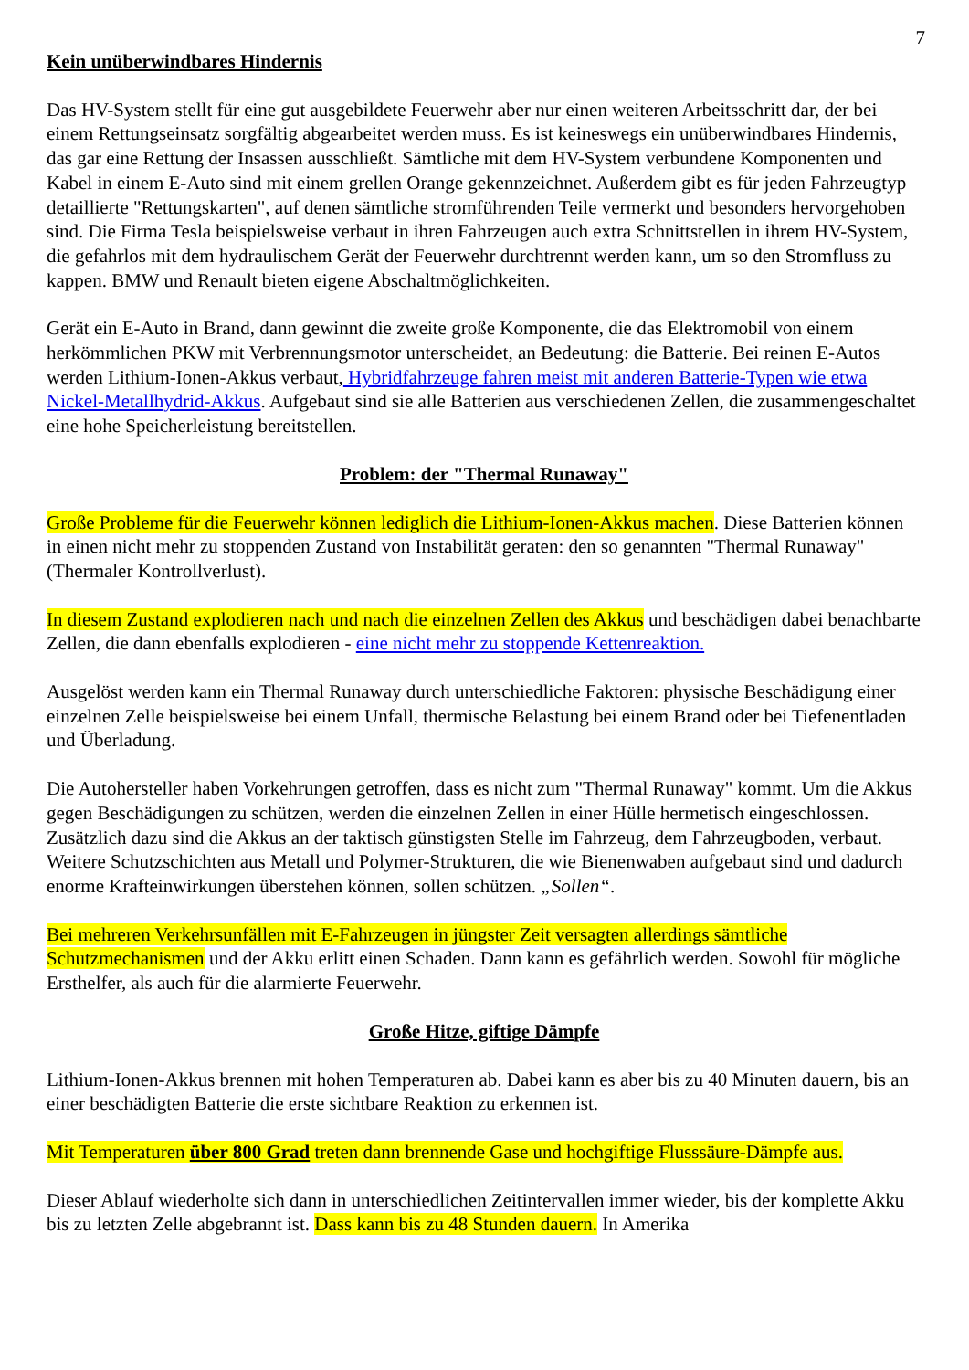7
Kein unüberwindbares Hindernis
Das HV-System stellt für eine gut ausgebildete Feuerwehr aber nur einen weiteren Arbeitsschritt dar, der bei einem Rettungseinsatz sorgfältig abgearbeitet werden muss. Es ist keineswegs ein unüberwindbares Hindernis, das gar eine Rettung der Insassen ausschließt. Sämtliche mit dem HV-System verbundene Komponenten und Kabel in einem E-Auto sind mit einem grellen Orange gekennzeichnet. Außerdem gibt es für jeden Fahrzeugtyp detaillierte "Rettungskarten", auf denen sämtliche stromführenden Teile vermerkt und besonders hervorgehoben sind. Die Firma Tesla beispielsweise verbaut in ihren Fahrzeugen auch extra Schnittstellen in ihrem HV-System, die gefahrlos mit dem hydraulischem Gerät der Feuerwehr durchtrennt werden kann, um so den Stromfluss zu kappen. BMW und Renault bieten eigene Abschaltmöglichkeiten.
Gerät ein E-Auto in Brand, dann gewinnt die zweite große Komponente, die das Elektromobil von einem herkömmlichen PKW mit Verbrennungsmotor unterscheidet, an Bedeutung: die Batterie. Bei reinen E-Autos werden Lithium-Ionen-Akkus verbaut, Hybridfahrzeuge fahren meist mit anderen Batterie-Typen wie etwa Nickel-Metallhydrid-Akkus. Aufgebaut sind sie alle Batterien aus verschiedenen Zellen, die zusammengeschaltet eine hohe Speicherleistung bereitstellen.
Problem: der "Thermal Runaway"
Große Probleme für die Feuerwehr können lediglich die Lithium-Ionen-Akkus machen. Diese Batterien können in einen nicht mehr zu stoppenden Zustand von Instabilität geraten: den so genannten "Thermal Runaway" (Thermaler Kontrollverlust).
In diesem Zustand explodieren nach und nach die einzelnen Zellen des Akkus und beschädigen dabei benachbarte Zellen, die dann ebenfalls explodieren - eine nicht mehr zu stoppende Kettenreaktion.
Ausgelöst werden kann ein Thermal Runaway durch unterschiedliche Faktoren: physische Beschädigung einer einzelnen Zelle beispielsweise bei einem Unfall, thermische Belastung bei einem Brand oder bei Tiefenentladen und Überladung.
Die Autohersteller haben Vorkehrungen getroffen, dass es nicht zum "Thermal Runaway" kommt. Um die Akkus gegen Beschädigungen zu schützen, werden die einzelnen Zellen in einer Hülle hermetisch eingeschlossen. Zusätzlich dazu sind die Akkus an der taktisch günstigsten Stelle im Fahrzeug, dem Fahrzeugboden, verbaut. Weitere Schutzschichten aus Metall und Polymer-Strukturen, die wie Bienenwaben aufgebaut sind und dadurch enorme Krafteinwirkungen überstehen können, sollen schützen. „Sollen“.
Bei mehreren Verkehrsunfällen mit E-Fahrzeugen in jüngster Zeit versagten allerdings sämtliche Schutzmechanismen und der Akku erlitt einen Schaden. Dann kann es gefährlich werden. Sowohl für mögliche Ersthelfer, als auch für die alarmierte Feuerwehr.
Große Hitze, giftige Dämpfe
Lithium-Ionen-Akkus brennen mit hohen Temperaturen ab. Dabei kann es aber bis zu 40 Minuten dauern, bis an einer beschädigten Batterie die erste sichtbare Reaktion zu erkennen ist.
Mit Temperaturen über 800 Grad treten dann brennende Gase und hochgiftige Flusssäure-Dämpfe aus.
Dieser Ablauf wiederholte sich dann in unterschiedlichen Zeitintervallen immer wieder, bis der komplette Akku bis zu letzten Zelle abgebrannt ist. Dass kann bis zu 48 Stunden dauern. In Amerika